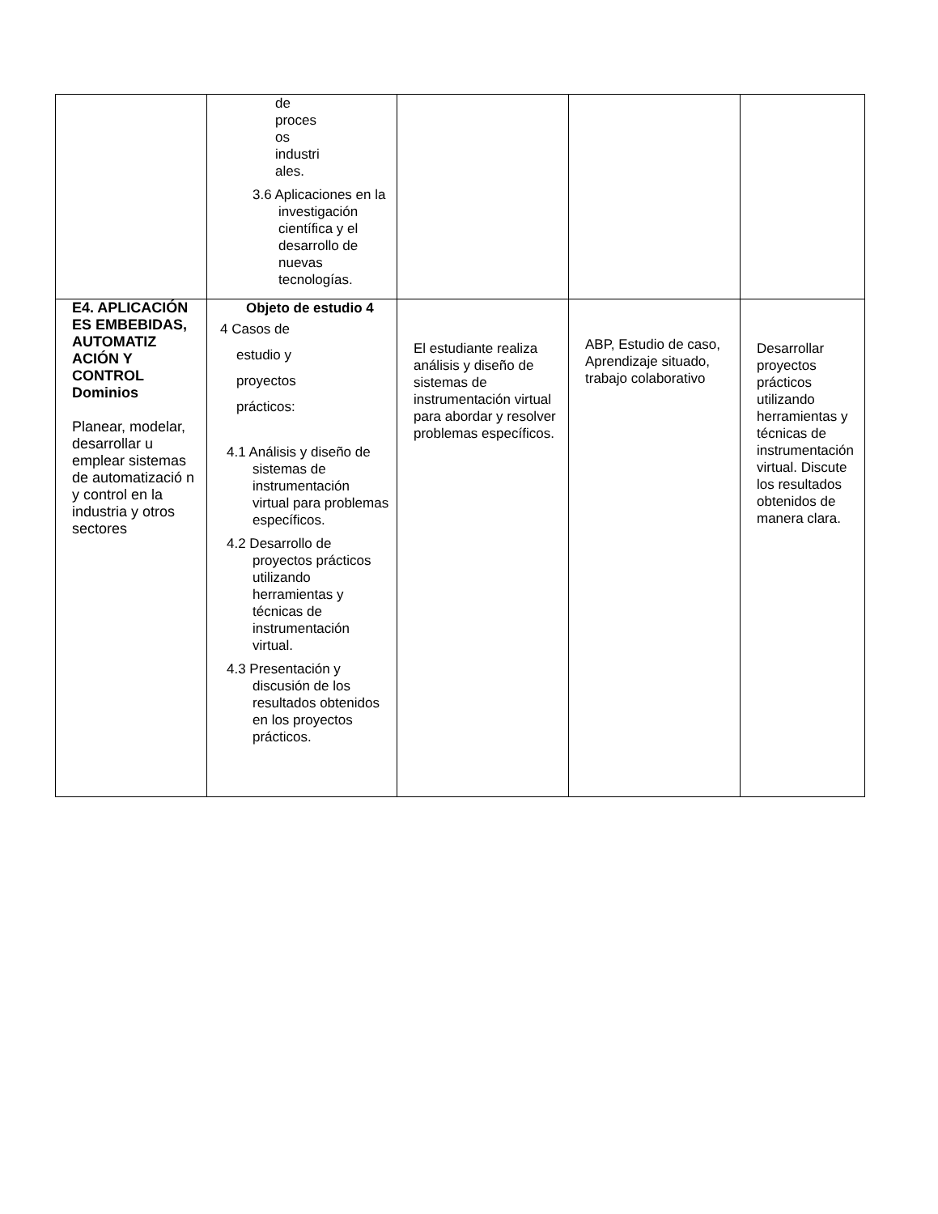| | de proces os industri ales. 3.6 Aplicaciones en la investigación científica y el desarrollo de nuevas tecnologías. | | | |
| E4. APLICACIÓN ES EMBEBIDAS, AUTOMATIZ ACIÓN Y CONTROL Dominios Planear, modelar, desarrollar u emplear sistemas de automatizació n y control en la industria y otros sectores | Objeto de estudio 4 4 Casos de estudio y proyectos prácticos: 4.1 Análisis y diseño de sistemas de instrumentación virtual para problemas específicos. 4.2 Desarrollo de proyectos prácticos utilizando herramientas y técnicas de instrumentación virtual. 4.3 Presentación y discusión de los resultados obtenidos en los proyectos prácticos. | El estudiante realiza análisis y diseño de sistemas de instrumentación virtual para abordar y resolver problemas específicos. | ABP, Estudio de caso, Aprendizaje situado, trabajo colaborativo | Desarrollar proyectos prácticos utilizando herramientas y técnicas de instrumentación virtual. Discute los resultados obtenidos de manera clara. |